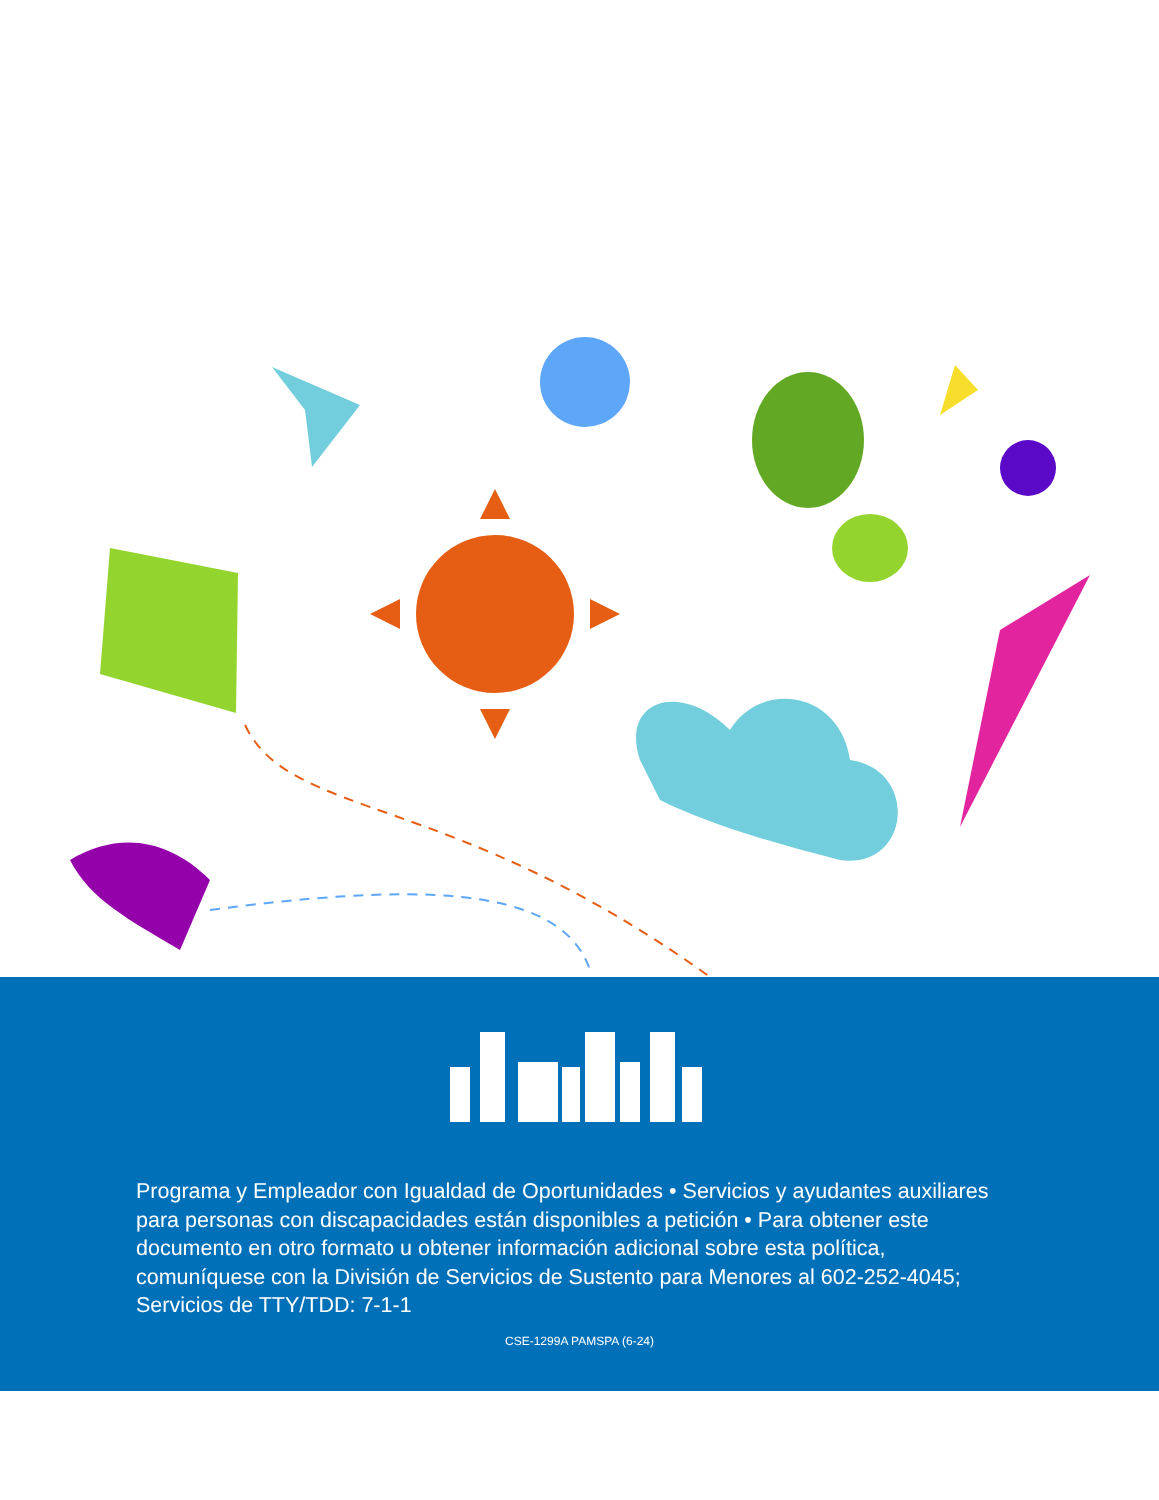Programa y Empleador con Igualdad de Oportunidades • Servicios y ayudantes auxiliares para personas con discapacidades están disponibles a petición • Para obtener este documento en otro formato u obtener información adicional sobre esta política, comuníquese con la División de Servicios de Sustento para Menores al 602-252-4045; Servicios de TTY/TDD: 7-1-1
CSE-1299A PAMSPA (6-24)